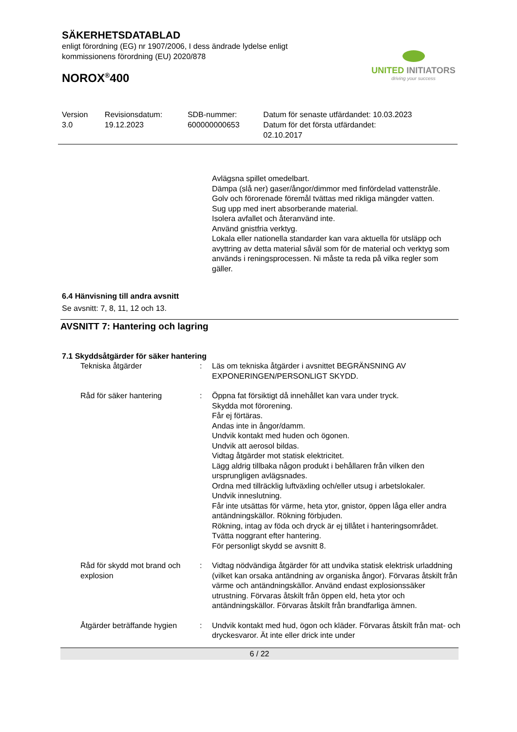SÄKERHETSDATABLAD
enligt förordning (EG) nr 1907/2006, I dess ändrade lydelse enligt kommissionens förordning (EU) 2020/878
UNITED INITIATORS
driving your success
NOROX<sup>®</sup>400
| Version 3.0 | Revisionsdatum: 19.12.2023 | SDB-nummer: 600000000653 | Datum för senaste utfärdandet: 10.03.2023 Datum för det första utfärdandet: 02.10.2017 |
Avlägsna spillet omedelbart.
Dämpa (slå ner) gaser/ångor/dimmor med finfördelad vattenstråle.
Golv och förorenade föremål tvättas med rikliga mängder vatten.
Sug upp med inert absorberande material.
Isolera avfallet och återanvänd inte.
Använd gnistfria verktyg.
Lokala eller nationella standarder kan vara aktuella för utsläpp och avyttring av detta material såväl som för de material och verktyg som används i reningsprocessen. Ni måste ta reda på vilka regler som gäller.
6.4 Hänvisning till andra avsnitt
Se avsnitt: 7, 8, 11, 12 och 13.
AVSNITT 7: Hantering och lagring
7.1 Skyddsåtgärder för säker hantering
| Tekniska åtgärder | : | Läs om tekniska åtgärder i avsnittet BEGRÄNSNING AV EXPONERINGEN/PERSONLIGT SKYDD. |
| Råd för säker hantering | : | Öppna fat försiktigt då innehållet kan vara under tryck. Skydda mot förorening. Får ej förtäras. Andas inte in ångor/damm. Undvik kontakt med huden och ögonen. Undvik att aerosol bildas. Vidtag åtgärder mot statisk elektricitet. Lägg aldrig tillbaka någon produkt i behållaren från vilken den ursprungligen avlägsnades. Ordna med tillräcklig luftväxling och/eller utsug i arbetslokaler. Undvik inneslutning. Får inte utsättas för värme, heta ytor, gnistor, öppen låga eller andra antändningskällor. Rökning förbjuden. Rökning, intag av föda och dryck är ej tillåtet i hanteringsområdet. Tvätta noggrant efter hantering. För personligt skydd se avsnitt 8. |
| Råd för skydd mot brand och explosion | : | Vidtag nödvändiga åtgärder för att undvika statisk elektrisk urladdning (vilket kan orsaka antändning av organiska ångor). Förvaras åtskilt från värme och antändningskällor. Använd endast explosionssäker utrustning. Förvaras åtskilt från öppen eld, heta ytor och antändningskällor. Förvaras åtskilt från brandfarliga ämnen. |
| Åtgärder beträffande hygien | : | Undvik kontakt med hud, ögon och kläder. Förvaras åtskilt från mat- och dryckesvaror. Ät inte eller drick inte under |
6 / 22